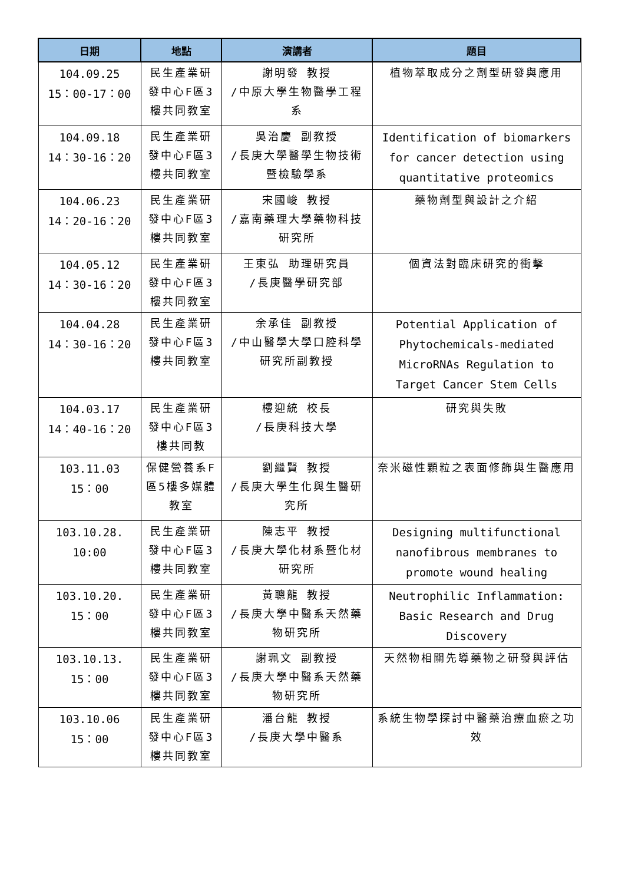| 日期 | 地點 | 演講者 | 題目 |
| --- | --- | --- | --- |
| 104.09.25 15：00-17：00 | 民生產業研發中心F區3樓共同教室 | 謝明發 教授 /中原大學生物醫學工程系 | 植物萃取成分之劑型研發與應用 |
| 104.09.18 14：30-16：20 | 民生產業研發中心F區3樓共同教室 | 吳治慶 副教授 /長庚大學醫學生物技術暨檢驗學系 | Identification of biomarkers for cancer detection using quantitative proteomics |
| 104.06.23 14：20-16：20 | 民生產業研發中心F區3樓共同教室 | 宋國峻 教授 /嘉南藥理大學藥物科技研究所 | 藥物劑型與設計之介紹 |
| 104.05.12 14：30-16：20 | 民生產業研發中心F區3樓共同教室 | 王東弘 助理研究員 /長庚醫學研究部 | 個資法對臨床研究的衝擊 |
| 104.04.28 14：30-16：20 | 民生產業研發中心F區3樓共同教室 | 余承佳 副教授 /中山醫學大學口腔科學研究所副教授 | Potential Application of Phytochemicals-mediated MicroRNAs Regulation to Target Cancer Stem Cells |
| 104.03.17 14：40-16：20 | 民生產業研發中心F區3樓共同教 | 樓迎統 校長 /長庚科技大學 | 研究與失敗 |
| 103.11.03 15：00 | 保健營養系F區5樓多媒體教室 | 劉繼賢 教授 /長庚大學生化與生醫研究所 | 奈米磁性顆粒之表面修飾與生醫應用 |
| 103.10.28. 10:00 | 民生產業研發中心F區3樓共同教室 | 陳志平 教授 /長庚大學化材系暨化材研究所 | Designing multifunctional nanofibrous membranes to promote wound healing |
| 103.10.20. 15：00 | 民生產業研發中心F區3樓共同教室 | 黃聰龍 教授 /長庚大學中醫系天然藥物研究所 | Neutrophilic Inflammation: Basic Research and Drug Discovery |
| 103.10.13. 15：00 | 民生產業研發中心F區3樓共同教室 | 謝珮文 副教授 /長庚大學中醫系天然藥物研究所 | 天然物相關先導藥物之研發與評估 |
| 103.10.06 15：00 | 民生產業研發中心F區3樓共同教室 | 潘台龍 教授 /長庚大學中醫系 | 系統生物學探討中醫藥治療血瘀之功效 |